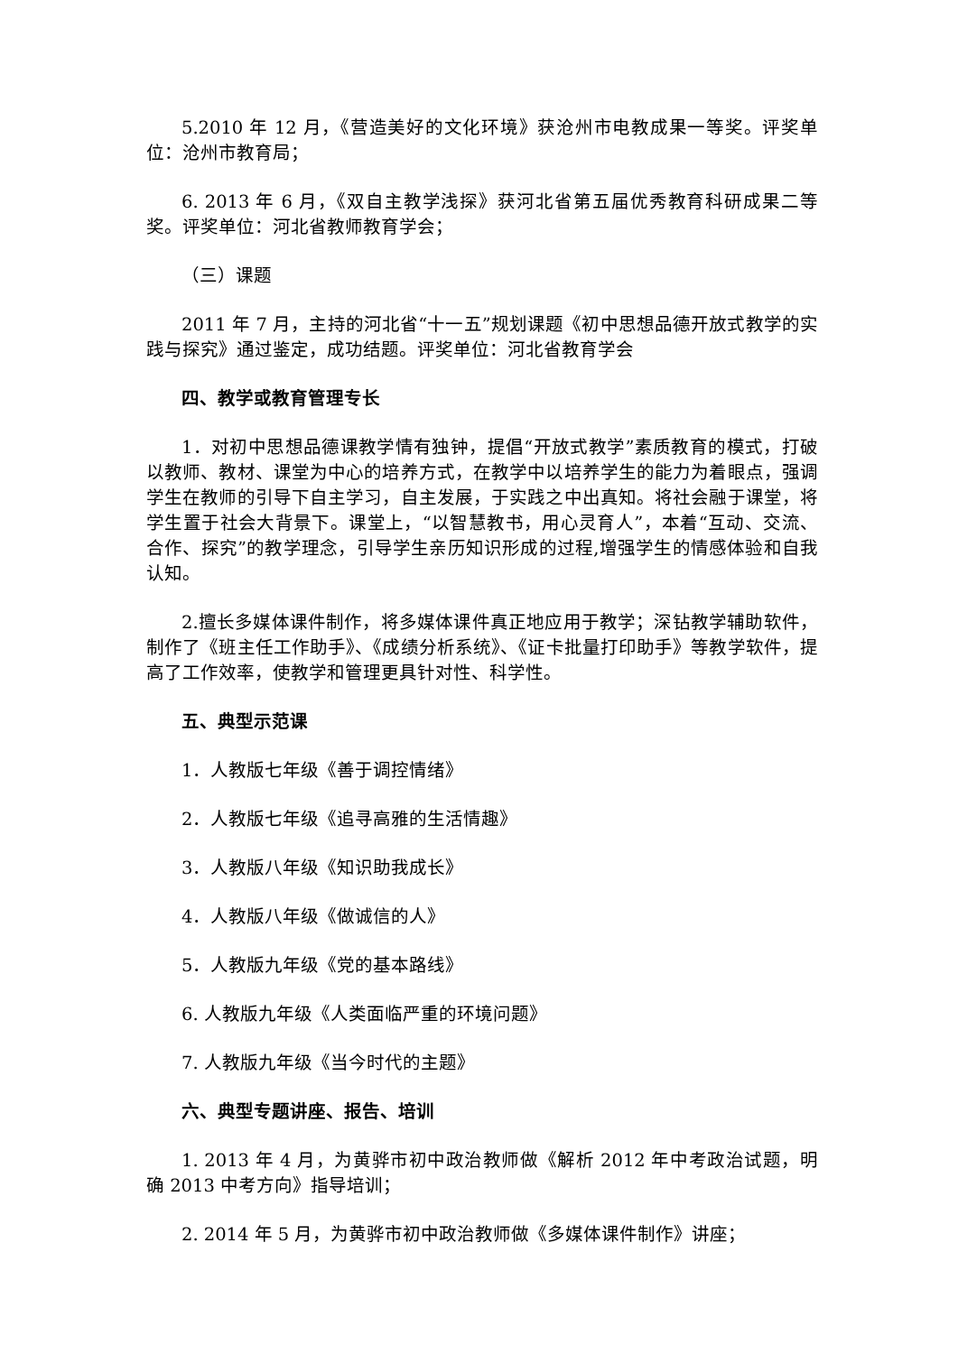5.2010 年 12 月，《营造美好的文化环境》获沧州市电教成果一等奖。评奖单位：沧州市教育局；
6. 2013 年 6 月，《双自主教学浅探》获河北省第五届优秀教育科研成果二等奖。评奖单位：河北省教师教育学会；
（三）课题
2011 年 7 月，主持的河北省“十一五”规划课题《初中思想品德开放式教学的实践与探究》通过鉴定，成功结题。评奖单位：河北省教育学会
四、教学或教育管理专长
1．对初中思想品德课教学情有独钟，提倡“开放式教学”素质教育的模式，打破以教师、教材、课堂为中心的培养方式，在教学中以培养学生的能力为着眼点，强调学生在教师的引导下自主学习，自主发展，于实践之中出真知。将社会融于课堂，将学生置于社会大背景下。课堂上，“以智慧教书，用心灵育人”，本着“互动、交流、合作、探究”的教学理念，引导学生亲历知识形成的过程,增强学生的情感体验和自我认知。
2.擅长多媒体课件制作，将多媒体课件真正地应用于教学；深钻教学辅助软件，制作了《班主任工作助手》、《成绩分析系统》、《证卡批量打印助手》等教学软件，提高了工作效率，使教学和管理更具针对性、科学性。
五、典型示范课
1．人教版七年级《善于调控情绪》
2．人教版七年级《追寻高雅的生活情趣》
3．人教版八年级《知识助我成长》
4．人教版八年级《做诚信的人》
5．人教版九年级《党的基本路线》
6. 人教版九年级《人类面临严重的环境问题》
7. 人教版九年级《当今时代的主题》
六、典型专题讲座、报告、培训
1. 2013 年 4 月，为黄骅市初中政治教师做《解析 2012 年中考政治试题，明确 2013 中考方向》指导培训；
2. 2014 年 5 月，为黄骅市初中政治教师做《多媒体课件制作》讲座；